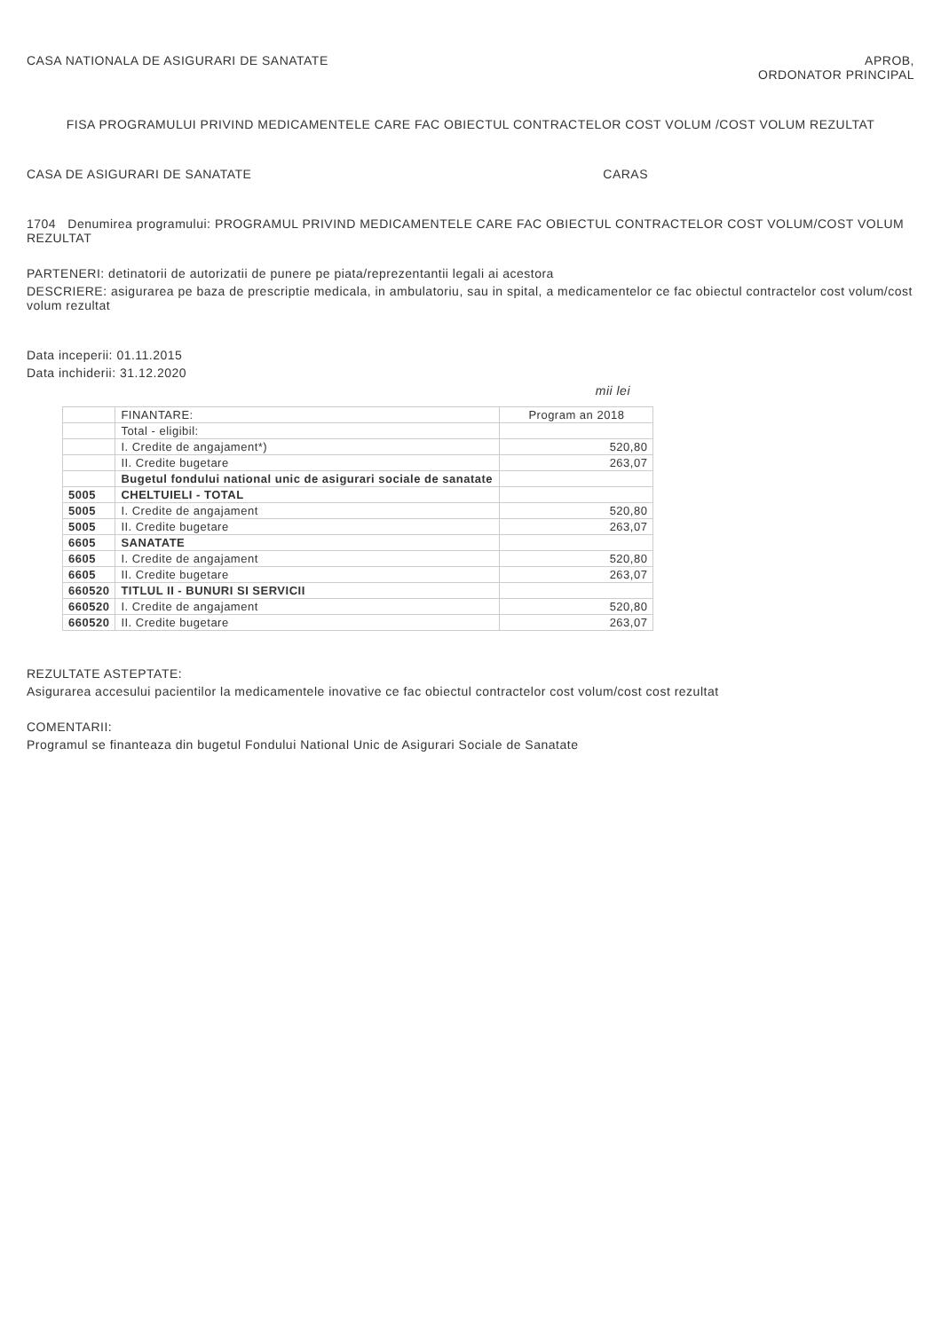CASA NATIONALA DE ASIGURARI DE SANATATE
APROB,
ORDONATOR PRINCIPAL
FISA PROGRAMULUI PRIVIND MEDICAMENTELE CARE FAC OBIECTUL CONTRACTELOR COST VOLUM /COST VOLUM REZULTAT
CASA DE ASIGURARI DE SANATATE CARAS
1704 Denumirea programului: PROGRAMUL PRIVIND MEDICAMENTELE CARE FAC OBIECTUL CONTRACTELOR COST VOLUM/COST VOLUM REZULTAT
PARTENERI: detinatorii de autorizatii de punere pe piata/reprezentantii legali ai acestora
DESCRIERE: asigurarea pe baza de prescriptie medicala, in ambulatoriu, sau in spital, a medicamentelor ce fac obiectul contractelor cost volum/cost volum rezultat
Data inceperii: 01.11.2015
Data inchiderii: 31.12.2020
mii lei
| | FINANTARE: | Program an 2018 |
| --- | --- | --- |
| | Total - eligibil: | |
| | I. Credite de angajament*) | 520,80 |
| | II. Credite bugetare | 263,07 |
| | Bugetul fondului national unic de asigurari sociale de sanatate | |
| 5005 | CHELTUIELI - TOTAL | |
| 5005 | I. Credite de angajament | 520,80 |
| 5005 | II. Credite bugetare | 263,07 |
| 6605 | SANATATE | |
| 6605 | I. Credite de angajament | 520,80 |
| 6605 | II. Credite bugetare | 263,07 |
| 660520 | TITLUL II - BUNURI SI SERVICII | |
| 660520 | I. Credite de angajament | 520,80 |
| 660520 | II. Credite bugetare | 263,07 |
REZULTATE ASTEPTATE:
Asigurarea accesului pacientilor la medicamentele inovative ce fac obiectul contractelor cost volum/cost cost rezultat
COMENTARII:
Programul se finanteaza din bugetul Fondului National Unic de Asigurari Sociale de Sanatate